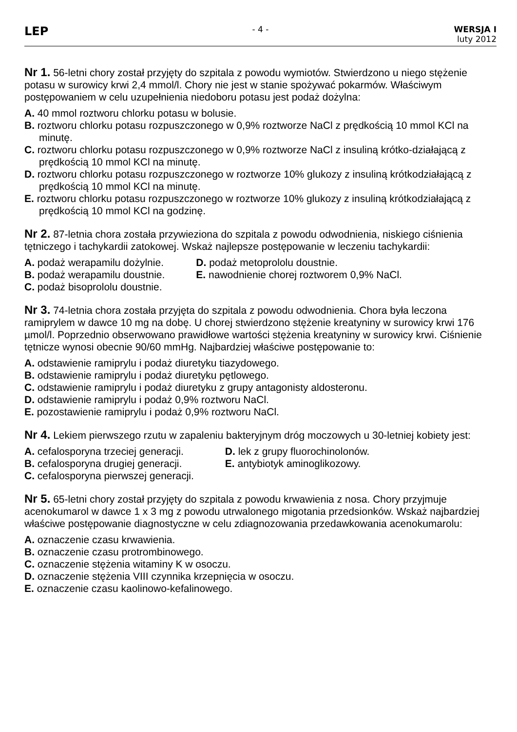LEP
- 4 - WERSJA I
luty 2012
Nr 1. 56-letni chory został przyjęty do szpitala z powodu wymiotów. Stwierdzono u niego stężenie potasu w surowicy krwi 2,4 mmol/l. Chory nie jest w stanie spożywać pokarmów. Właściwym postępowaniem w celu uzupełnienia niedoboru potasu jest podaż dożylna:
A. 40 mmol roztworu chlorku potasu w bolusie.
B. roztworu chlorku potasu rozpuszczonego w 0,9% roztworze NaCl z prędkością 10 mmol KCl na minutę.
C. roztworu chlorku potasu rozpuszczonego w 0,9% roztworze NaCl z insuliną krótko-działającą z prędkością 10 mmol KCl na minutę.
D. roztworu chlorku potasu rozpuszczonego w roztworze 10% glukozy z insuliną krótkodziałającą z prędkością 10 mmol KCl na minutę.
E. roztworu chlorku potasu rozpuszczonego w roztworze 10% glukozy z insuliną krótkodziałającą z prędkością 10 mmol KCl na godzinę.
Nr 2. 87-letnia chora została przywieziona do szpitala z powodu odwodnienia, niskiego ciśnienia tętniczego i tachykardii zatokowej. Wskaż najlepsze postępowanie w leczeniu tachykardii:
A. podaż werapamilu dożylnie.
B. podaż werapamilu doustnie.
C. podaż bisoprololu doustnie.
D. podaż metoprololu doustnie.
E. nawodnienie chorej roztworem 0,9% NaCl.
Nr 3. 74-letnia chora została przyjęta do szpitala z powodu odwodnienia. Chora była leczona ramiprylem w dawce 10 mg na dobę. U chorej stwierdzono stężenie kreatyniny w surowicy krwi 176 µmol/l. Poprzednio obserwowano prawidłowe wartości stężenia kreatyniny w surowicy krwi. Ciśnienie tętnicze wynosi obecnie 90/60 mmHg. Najbardziej właściwe postępowanie to:
A. odstawienie ramiprylu i podaż diuretyku tiazydowego.
B. odstawienie ramiprylu i podaż diuretyku pętlowego.
C. odstawienie ramiprylu i podaż diuretyku z grupy antagonisty aldosteronu.
D. odstawienie ramiprylu i podaż 0,9% roztworu NaCl.
E. pozostawienie ramiprylu i podaż 0,9% roztworu NaCl.
Nr 4. Lekiem pierwszego rzutu w zapaleniu bakteryjnym dróg moczowych u 30-letniej kobiety jest:
A. cefalosporyna trzeciej generacji.
B. cefalosporyna drugiej generacji.
C. cefalosporyna pierwszej generacji.
D. lek z grupy fluorochinolonów.
E. antybiotyk aminoglikozowy.
Nr 5. 65-letni chory został przyjęty do szpitala z powodu krwawienia z nosa. Chory przyjmuje acenokumarol w dawce 1 x 3 mg z powodu utrwalonego migotania przedsionków. Wskaż najbardziej właściwe postępowanie diagnostyczne w celu zdiagnozowania przedawkowania acenokumarolu:
A. oznaczenie czasu krwawienia.
B. oznaczenie czasu protrombinowego.
C. oznaczenie stężenia witaminy K w osoczu.
D. oznaczenie stężenia VIII czynnika krzepnięcia w osoczu.
E. oznaczenie czasu kaolinowo-kefalinowego.